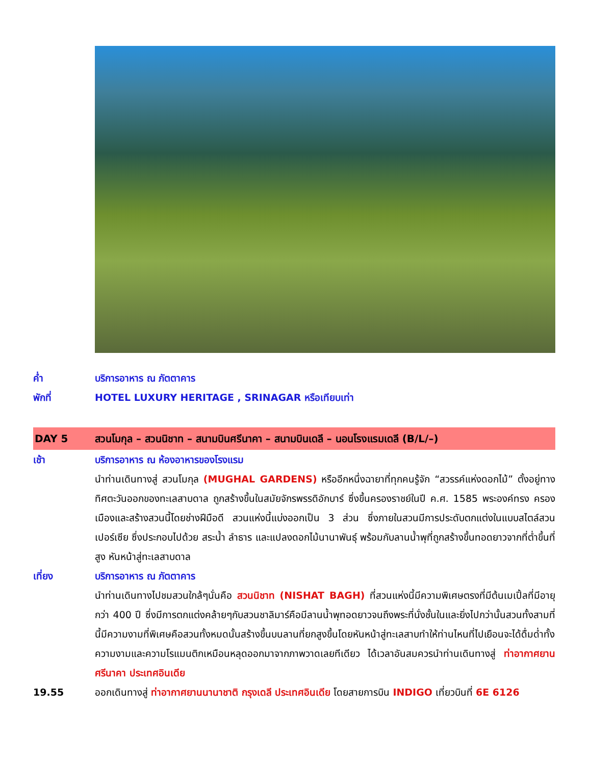ค่ำ บริการอาหาร ณ ภัตตาคาร
พักที่ HOTEL LUXURY HERITAGE , SRINAGAR หรือเทียบเท่า
DAY 5 สวนโมกุล – สวนนิชาท – สนามบินศรีนาคา – สนามบินเดลี – นอนโรงแรมเดลี (B/L/–)
เช้า บริการอาหาร ณ ห้องอาหารของโรงแรม
นำท่านเดินทางสู่ สวนโมกุล (MUGHAL GARDENS) หรืออีกหนึ่งฉายาที่ทุกคนรู้จัก “สวรรค์แห่งดอกไม้” ตั้งอยู่ทาง ทิศตะวันออกของทะเลสาบดาล ถูกสร้างขึ้นในสมัยจักรพรรดิอักบาร์ ซึ่งขึ้นครองราชย์ในปี ค.ศ. 1585 พระองค์ทรง ครองเมืองและสร้างสวนนี้โดยช่างฝีมือดี สวนแห่งนี้แบ่งออกเป็น 3 ส่วน ซึ่งภายในสวนมีการประดับตกแต่งในแบบสไตล์สวนเปอร์เซีย ซึ่งประกอบไปด้วย สระน้ำ ลำธาร และแปลงดอกไม้นานาพันธุ์ พร้อมกับลานน้ำพุที่ถูกสร้างขึ้นทอดยาวจากที่ต่ำขึ้นที่สูง หันหน้าสู่ทะเลสาบดาล
เที่ยง บริการอาหาร ณ ภัตตาคาร
นำท่านเดินทางไปชมสวนใกล้ๆนั่นคือ สวนนิชาท (NISHAT BAGH) ที่สวนแห่งนี้มีความพิเศษตรงที่มีต้นเมเปิ้ลที่มีอายุกว่า 400 ปี ซึ่งมีการตกแต่งคล้ายๆกับสวนชาลิมาร์คือมีลานน้ำพุทอดยาวจนถึงพระที่นั่งชั้นในและยิ่งไปกว่านั้นสวนทั้งสามที่นี้มีความงามที่พิเศษคือสวนทั้งหมดนั้นสร้างขึ้นบนลานที่ยกสูงขึ้นโดยหันหน้าสู่ทะเลสาบทำให้ท่านไหนที่ไปเยือนจะได้ดื่มด่ำทั้งความงามและความโรแมนติกเหมือนหลุดออกมาจากภาพวาดเลยทีเดียว ได้เวลาอันสมควรนำท่านเดินทางสู่ ท่าอากาศยานศรีนาคา ประเทศอินเดีย
19.55 ออกเดินทางสู่ ท่าอากาศยานนานาชาติ กรุงเดลี ประเทศอินเดีย โดยสายการบิน INDIGO เที่ยวบินที่ 6E 6126